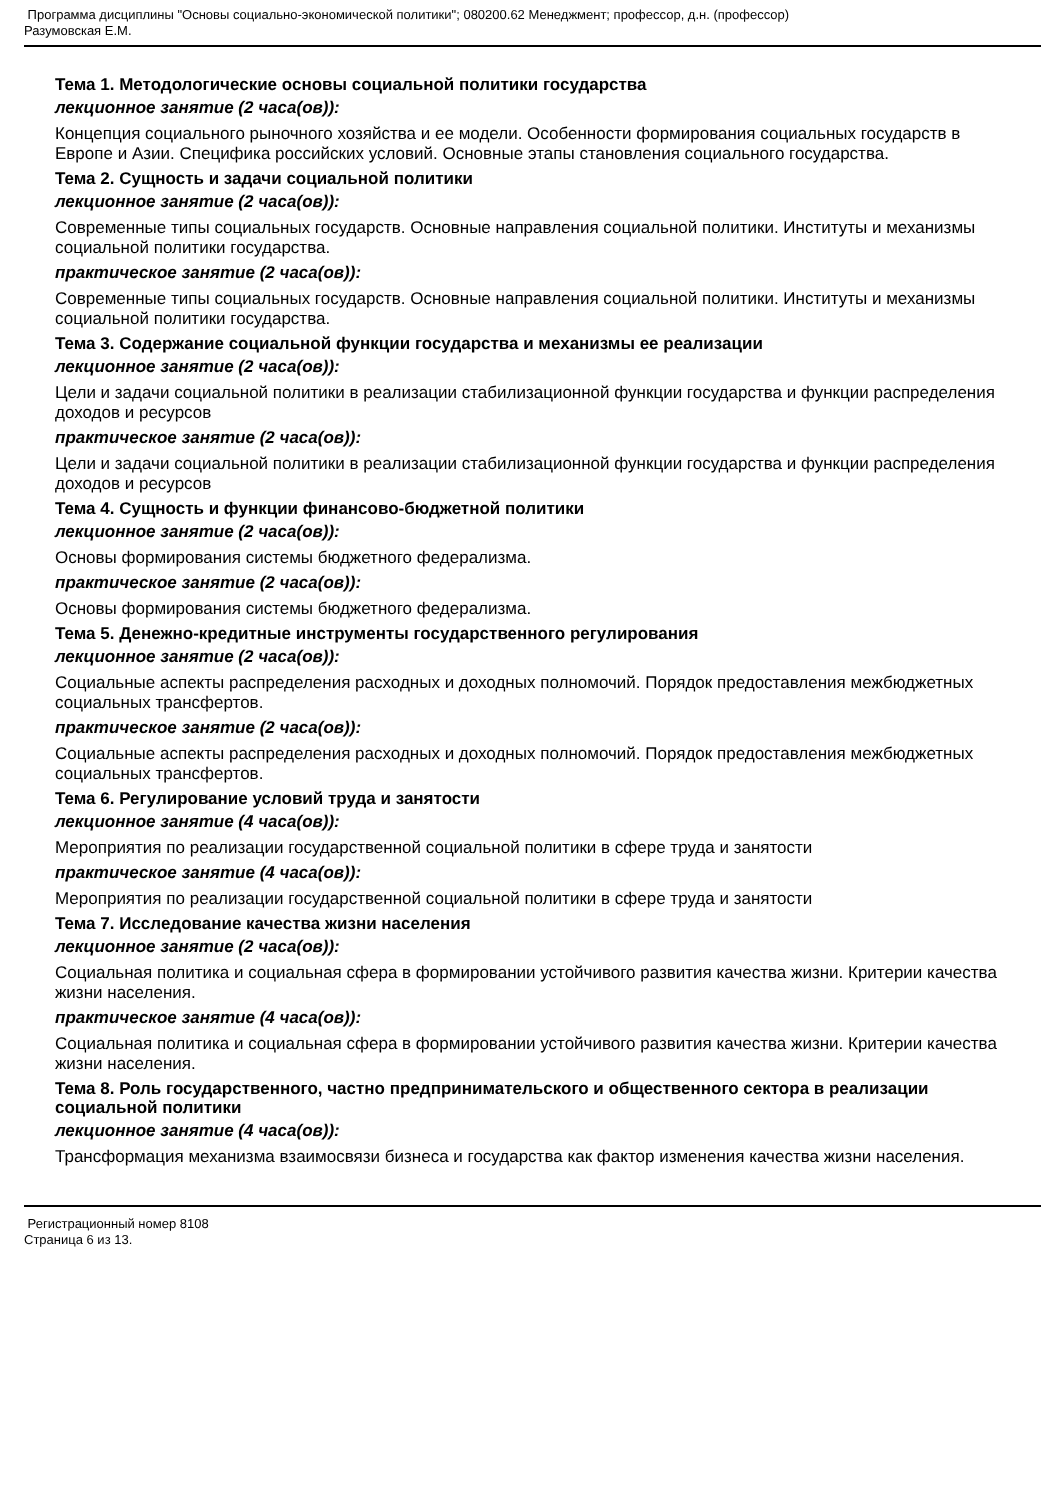Программа дисциплины "Основы социально-экономической политики"; 080200.62 Менеджмент; профессор, д.н. (профессор)
Разумовская Е.М.
Тема 1. Методологические основы социальной политики государства
лекционное занятие (2 часа(ов)):
Концепция социального рыночного хозяйства и ее модели. Особенности формирования социальных государств в Европе и Азии. Специфика российских условий. Основные этапы становления социального государства.
Тема 2. Сущность и задачи социальной политики
лекционное занятие (2 часа(ов)):
Современные типы социальных государств. Основные направления социальной политики. Институты и механизмы социальной политики государства.
практическое занятие (2 часа(ов)):
Современные типы социальных государств. Основные направления социальной политики. Институты и механизмы социальной политики государства.
Тема 3. Содержание социальной функции государства и механизмы ее реализации
лекционное занятие (2 часа(ов)):
Цели и задачи социальной политики в реализации стабилизационной функции государства и функции распределения доходов и ресурсов
практическое занятие (2 часа(ов)):
Цели и задачи социальной политики в реализации стабилизационной функции государства и функции распределения доходов и ресурсов
Тема 4. Сущность и функции финансово-бюджетной политики
лекционное занятие (2 часа(ов)):
Основы формирования системы бюджетного федерализма.
практическое занятие (2 часа(ов)):
Основы формирования системы бюджетного федерализма.
Тема 5. Денежно-кредитные инструменты государственного регулирования
лекционное занятие (2 часа(ов)):
Социальные аспекты распределения расходных и доходных полномочий. Порядок предоставления межбюджетных социальных трансфертов.
практическое занятие (2 часа(ов)):
Социальные аспекты распределения расходных и доходных полномочий. Порядок предоставления межбюджетных социальных трансфертов.
Тема 6. Регулирование условий труда и занятости
лекционное занятие (4 часа(ов)):
Мероприятия по реализации государственной социальной политики в сфере труда и занятости
практическое занятие (4 часа(ов)):
Мероприятия по реализации государственной социальной политики в сфере труда и занятости
Тема 7. Исследование качества жизни населения
лекционное занятие (2 часа(ов)):
Социальная политика и социальная сфера в формировании устойчивого развития качества жизни. Критерии качества жизни населения.
практическое занятие (4 часа(ов)):
Социальная политика и социальная сфера в формировании устойчивого развития качества жизни. Критерии качества жизни населения.
Тема 8. Роль государственного, частно предпринимательского и общественного сектора в реализации социальной политики
лекционное занятие (4 часа(ов)):
Трансформация механизма взаимосвязи бизнеса и государства как фактор изменения качества жизни населения.
Регистрационный номер 8108
Страница 6 из 13.